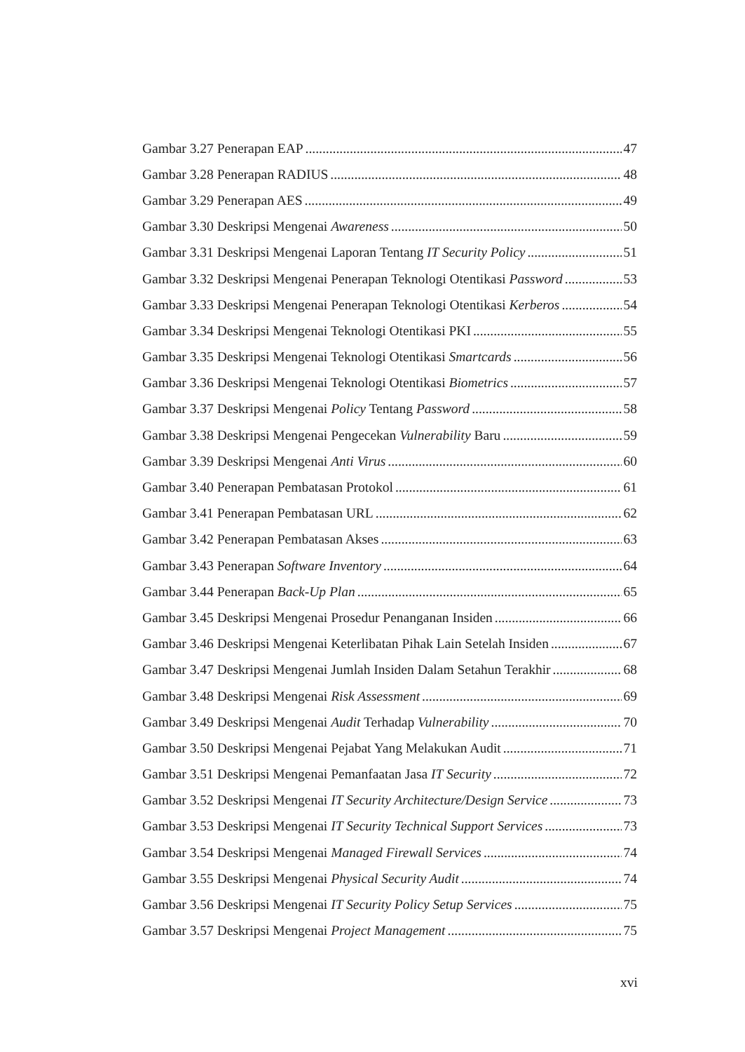Gambar 3.27 Penerapan EAP 47
Gambar 3.28 Penerapan RADIUS 48
Gambar 3.29 Penerapan AES 49
Gambar 3.30 Deskripsi Mengenai Awareness 50
Gambar 3.31 Deskripsi Mengenai Laporan Tentang IT Security Policy 51
Gambar 3.32 Deskripsi Mengenai Penerapan Teknologi Otentikasi Password 53
Gambar 3.33 Deskripsi Mengenai Penerapan Teknologi Otentikasi Kerberos 54
Gambar 3.34 Deskripsi Mengenai Teknologi Otentikasi PKI 55
Gambar 3.35 Deskripsi Mengenai Teknologi Otentikasi Smartcards 56
Gambar 3.36 Deskripsi Mengenai Teknologi Otentikasi Biometrics 57
Gambar 3.37 Deskripsi Mengenai Policy Tentang Password 58
Gambar 3.38 Deskripsi Mengenai Pengecekan Vulnerability Baru 59
Gambar 3.39 Deskripsi Mengenai Anti Virus 60
Gambar 3.40 Penerapan Pembatasan Protokol 61
Gambar 3.41 Penerapan Pembatasan URL 62
Gambar 3.42 Penerapan Pembatasan Akses 63
Gambar 3.43 Penerapan Software Inventory 64
Gambar 3.44 Penerapan Back-Up Plan 65
Gambar 3.45 Deskripsi Mengenai Prosedur Penanganan Insiden 66
Gambar 3.46 Deskripsi Mengenai Keterlibatan Pihak Lain Setelah Insiden 67
Gambar 3.47 Deskripsi Mengenai Jumlah Insiden Dalam Setahun Terakhir 68
Gambar 3.48 Deskripsi Mengenai Risk Assessment 69
Gambar 3.49 Deskripsi Mengenai Audit Terhadap Vulnerability 70
Gambar 3.50 Deskripsi Mengenai Pejabat Yang Melakukan Audit 71
Gambar 3.51 Deskripsi Mengenai Pemanfaatan Jasa IT Security 72
Gambar 3.52 Deskripsi Mengenai IT Security Architecture/Design Service 73
Gambar 3.53 Deskripsi Mengenai IT Security Technical Support Services 73
Gambar 3.54 Deskripsi Mengenai Managed Firewall Services 74
Gambar 3.55 Deskripsi Mengenai Physical Security Audit 74
Gambar 3.56 Deskripsi Mengenai IT Security Policy Setup Services 75
Gambar 3.57 Deskripsi Mengenai Project Management 75
xvi